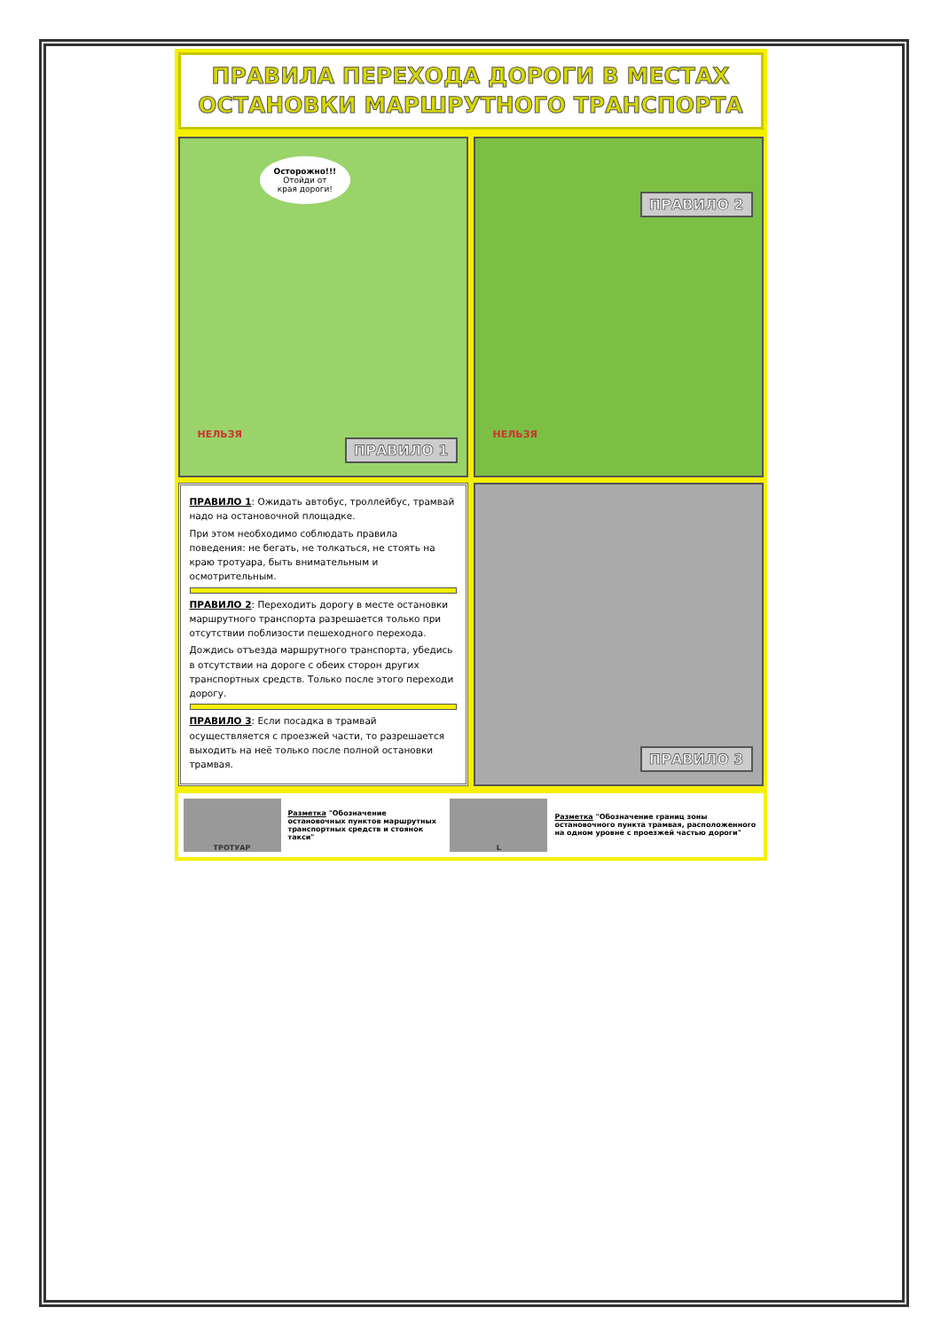ПРАВИЛА ПЕРЕХОДА ДОРОГИ В МЕСТАХ
ОСТАНОВКИ МАРШРУТНОГО ТРАНСПОРТА
Осторожно!!!
Отойди от
края дороги!
НЕЛЬЗЯ
ПРАВИЛО 1
НЕЛЬЗЯ
ПРАВИЛО 2
ПРАВИЛО 1: Ожидать автобус, троллейбус, трамвай надо на остановочной площадке.
При этом необходимо соблюдать правила поведения: не бегать, не толкаться, не стоять на краю тротуара, быть внимательным и осмотрительным.
ПРАВИЛО 2: Переходить дорогу в месте остановки маршрутного транспорта разрешается только при отсутствии поблизости пешеходного перехода.
Дождись отъезда маршрутного транспорта, убедись в отсутствии на дороге с обеих сторон других транспортных средств. Только после этого переходи дорогу.
ПРАВИЛО 3: Если посадка в трамвай осуществляется с проезжей части, то разрешается выходить на неё только после полной остановки трамвая.
ПРАВИЛО 3
ТРОТУАР
Разметка "Обозначение остановочных пунктов маршрутных транспортных средств и стоянок такси"
L
Разметка "Обозначение границ зоны остановочного пункта трамвая, расположенного на одном уровне с проезжей частью дороги"